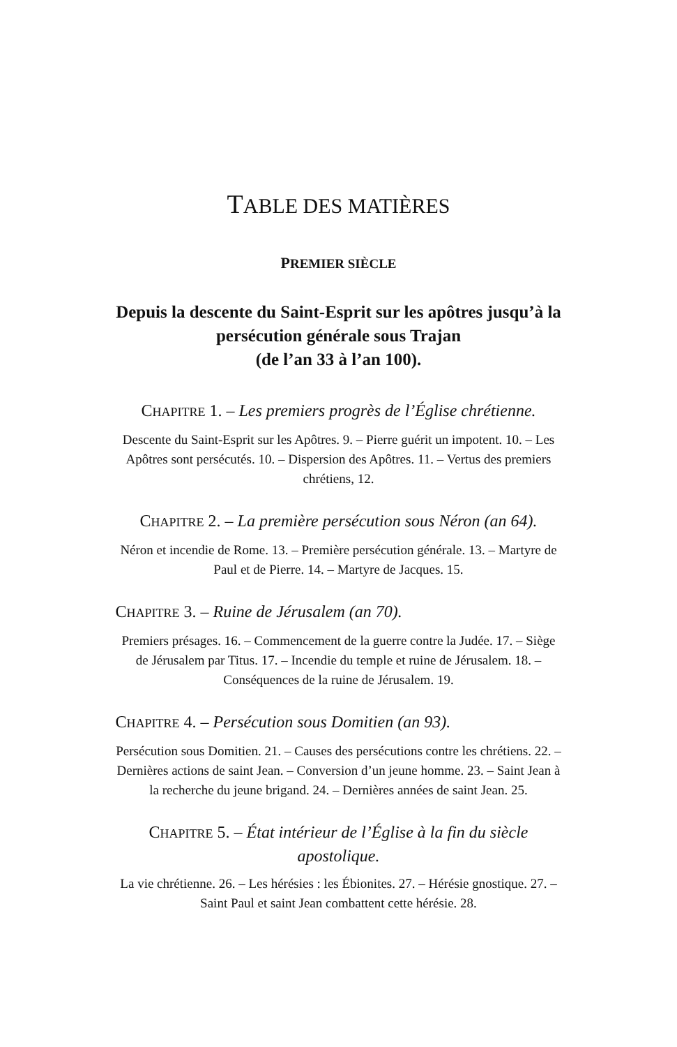TABLE DES MATIÈRES
PREMIER SIÈCLE
Depuis la descente du Saint-Esprit sur les apôtres jusqu’à la persécution générale sous Trajan
(de l’an 33 à l’an 100).
CHAPITRE 1. – Les premiers progrès de l’Église chrétienne.
Descente du Saint-Esprit sur les Apôtres. 9. – Pierre guérit un impotent. 10. – Les Apôtres sont persécutés. 10. – Dispersion des Apôtres. 11. – Vertus des premiers chrétiens, 12.
CHAPITRE 2. – La première persécution sous Néron (an 64).
Néron et incendie de Rome. 13. – Première persécution générale. 13. – Martyre de Paul et de Pierre. 14. – Martyre de Jacques. 15.
CHAPITRE 3. – Ruine de Jérusalem (an 70).
Premiers présages. 16. – Commencement de la guerre contre la Judée. 17. – Siège de Jérusalem par Titus. 17. – Incendie du temple et ruine de Jérusalem. 18. – Conséquences de la ruine de Jérusalem. 19.
CHAPITRE 4. – Persécution sous Domitien (an 93).
Persécution sous Domitien. 21. – Causes des persécutions contre les chrétiens. 22. – Dernières actions de saint Jean. – Conversion d’un jeune homme. 23. – Saint Jean à la recherche du jeune brigand. 24. – Dernières années de saint Jean. 25.
CHAPITRE 5. – État intérieur de l’Église à la fin du siècle apostolique.
La vie chrétienne. 26. – Les hérésies : les Ébionites. 27. – Hérésie gnostique. 27. – Saint Paul et saint Jean combattent cette hérésie. 28.